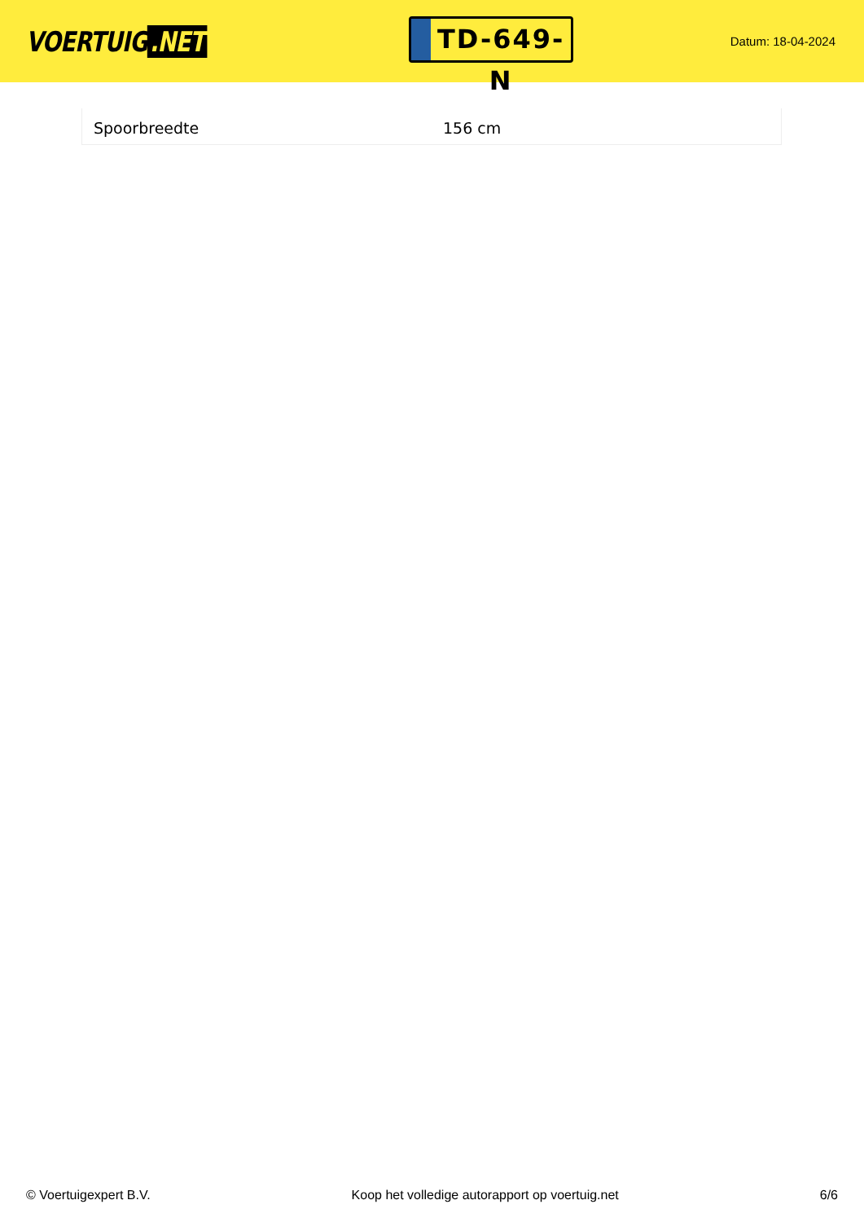VOERTUIG.NET
TD-649-N
Datum: 18-04-2024
| Spoorbreedte | 156 cm |
© Voertuigexpert B.V. Koop het volledige autorapport op voertuig.net 6/6